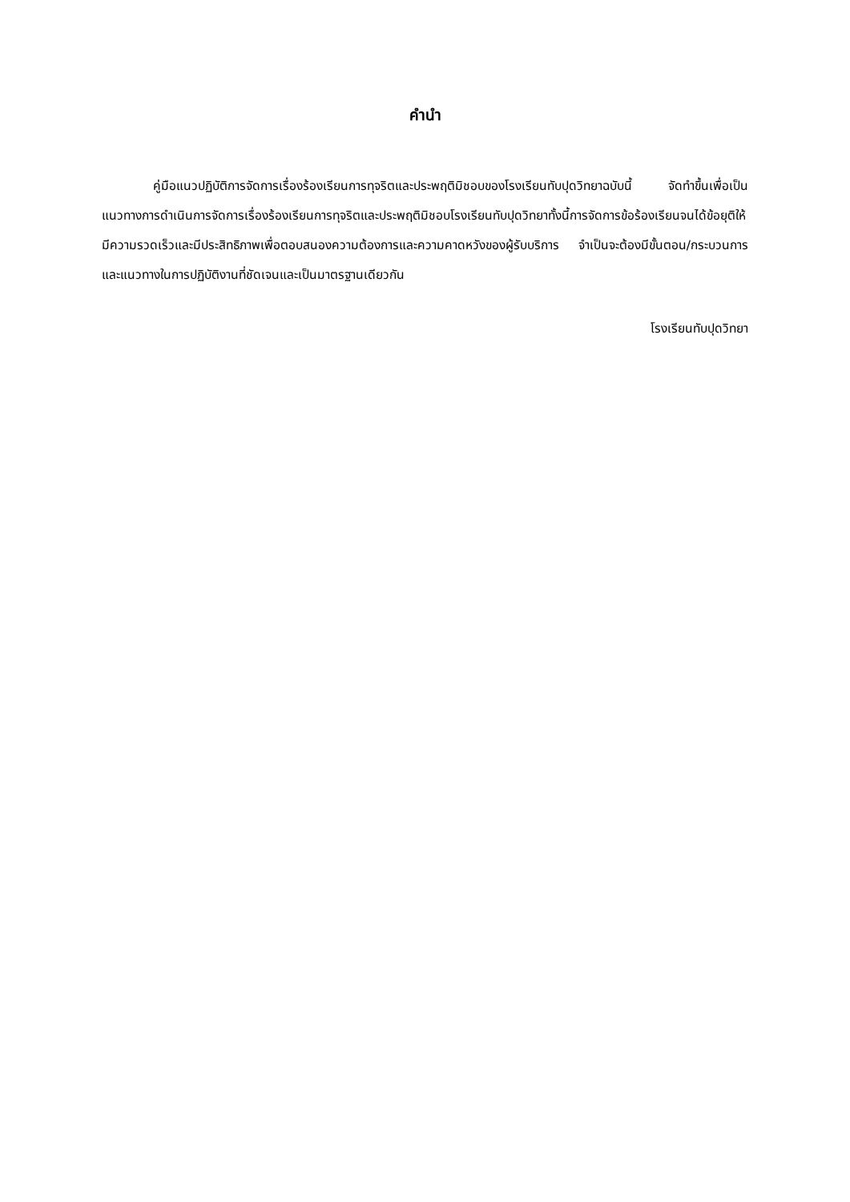คำนำ
คู่มือแนวปฏิบัติการจัดการเรื่องร้องเรียนการทุจริตและประพฤติมิชอบของโรงเรียนทับปุดวิทยาฉบับนี้ จัดทำขึ้นเพื่อเป็นแนวทางการดำเนินการจัดการเรื่องร้องเรียนการทุจริตและประพฤติมิชอบโรงเรียนทับปุดวิทยาทั้งนี้การจัดการข้อร้องเรียนจนได้ข้อยุติให้มีความรวดเร็วและมีประสิทธิภาพเพื่อตอบสนองความต้องการและความคาดหวังของผู้รับบริการ จำเป็นจะต้องมีขั้นตอน/กระบวนการ และแนวทางในการปฏิบัติงานที่ชัดเจนและเป็นมาตรฐานเดียวกัน
โรงเรียนทับปุดวิทยา